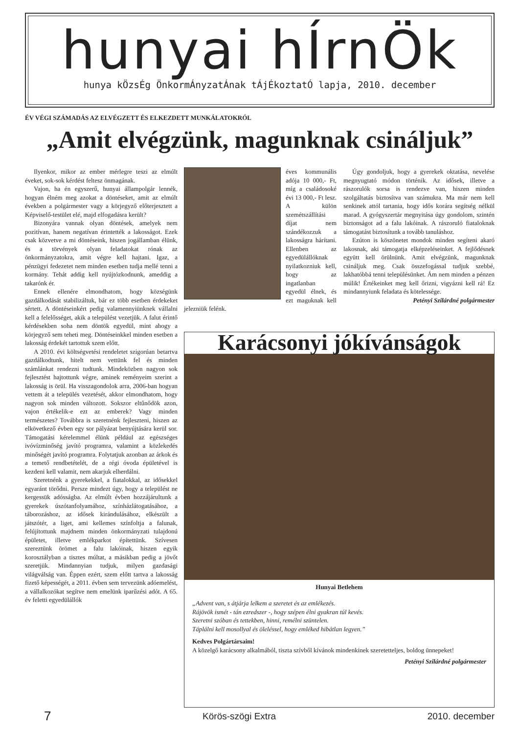hunyai hÍrnÖk
hunya kÖzsÉg ÖnkormÁnyzatÁnak tÁjÉkoztatÓ lapja, 2010. december
ÉV VÉGI SZÁMADÁS AZ ELVÉGZETT ÉS ELKEZDETT MUNKÁLATOKRÓL
„Amit elvégzünk, magunknak csináljuk”
Ilyenkor, mikor az ember mérlegre teszi az elmúlt éveket, sok-sok kérdést feltesz önmagának.
Vajon, ha én egyszerű, hunyai állampolgár lennék, hogyan élném meg azokat a döntéseket, amit az elmúlt években a polgármester vagy a körjegyző előterjesztett a Képviselő-testület elé, majd elfogadásra került?
Bizonyára vannak olyan döntések, amelyek nem pozitívan, hanem negatívan érintették a lakosságot. Ezek csak közvetve a mi döntéseink, hiszen jogállamban élünk, és a törvények olyan feladatokat rónak az önkormányzatokra, amit végre kell hajtani. Igaz, a pénzügyi fedezetet nem minden esetben tudja mellé tenni a kormány. Tehát addig kell nyújtózkodnunk, ameddig a takarónk ér.
Ennek ellenére elmondhatom, hogy községünk gazdálkodását stabilizáltuk, bár ez több esetben érdekeket sértett. A döntéseinkért pedig valamennyiünknek vállalni kell a felelősséget, akik a települést vezetjük. A falut érintő kérdésekben soha nem döntök egyedül, mint ahogy a körjegyző sem teheti meg. Döntéseinkkel minden esetben a lakosság érdekét tartottuk szem előtt.
A 2010. évi költségvetési rendeletet szigorúan betartva gazdálkodtunk, hitelt nem vettünk fel és minden számlánkat rendezni tudtunk. Mindeközben nagyon sok fejlesztést hajtottunk végre, aminek reményeim szerint a lakosság is örül. Ha visszagondolok arra, 2006-ban hogyan vettem át a település vezetését, akkor elmondhatom, hogy nagyon sok minden változott. Sokszor eltűnődök azon, vajon értékelik-e ezt az emberek? Vagy minden természetes? Továbbra is szeretnénk fejleszteni, hiszen az elkövetkező évben egy sor pályázat benyújtására kerül sor. Támogatási kérelemmel élünk például az egészséges ivóvízminőség javító programra, valamint a közlekedés minőségét javító programra. Folytatjuk azonban az árkok és a temető rendbetételét, de a régi óvoda épületével is kezdeni kell valamit, nem akarjuk elherdálni.
Szeretnénk a gyerekekkel, a fiatalokkal, az idősekkel egyaránt törődni. Persze mindezt úgy, hogy a települést ne kergessük adósságba. Az elmúlt évben hozzájárultunk a gyerekek úszótanfolyamához, színházlátogatásához, a táborozáshoz, az idősek kirándulásához, elkészült a játszótér, a liget, ami kellemes színfoltja a falunak, felújítottunk majdnem minden önkormányzati tulajdonú épületet, illetve emlékparkot építettünk. Szívesen szereztünk örömet a falu lakóinak, hiszen egyik korosztályban a tisztes múltat, a másikban pedig a jövőt szeretjük. Mindannyian tudjuk, milyen gazdasági világválság van. Éppen ezért, szem előtt tartva a lakosság fizető képességét, a 2011. évben sem tervezünk adóemelést, a vállalkozókat segítve nem emelünk iparűzési adót. A 65. év feletti egyedülállók
éves kommunális adója 10 000,- Ft, míg a családosoké évi 13 000,- Ft lesz. A külön szemétszállítási díjat nem szándékozzuk a lakosságra hárítani. Ellenben az egyedülállóknak nyilatkozniuk kell, hogy az ingatlanban egyedül élnek, és ezt maguknak kell jelezniük felénk.
Úgy gondoljuk, hogy a gyerekek oktatása, nevelése megnyugtató módon történik. Az idősek, illetve a rászorulók sorsa is rendezve van, hiszen minden szolgáltatás biztosítva van számukra. Ma már nem kell senkinek attól tartania, hogy idős korára segítség nélkül marad. A gyógyszertár megnyitása úgy gondolom, szintén biztonságot ad a falu lakóinak. A rászoruló fiataloknak támogatást biztosítunk a tovább tanuláshoz.
Ezúton is köszönetet mondok minden segíteni akaró lakosnak, aki támogatja elképzeléseinket. A fejlődésnek együtt kell örülnünk. Amit elvégzünk, magunknak csináljuk meg. Csak összefogással tudjuk szebbé, lakhatóbbá tenni településünket. Ám nem minden a pénzen múlik! Értékeinket meg kell őrizni, vigyázni kell rá! Ez mindannyiunk feladata és kötelessége.
Petényi Szilárdné polgármester
Karácsonyi jókívánságok
Hunyai Betlehem
„Advent van, s átjárja lelkem a szeretet és az emlékezés.
Rájövök ismét - tán ezredszer -, hogy szépen élni gyakran túl kevés.
Szeretni szóban és tettekben, hinni, remélni szüntelen.
Táplálni kell mosollyal és öleléssel, hogy emléked hibátlan legyen.”
Kedves Polgártársaim!
A közelgő karácsony alkalmából, tiszta szívből kívánok mindenkinek szeretetteljes, boldog ünnepeket!
Petényi Szilárdné polgármester
7 Körös-szögi Extra 2010. december